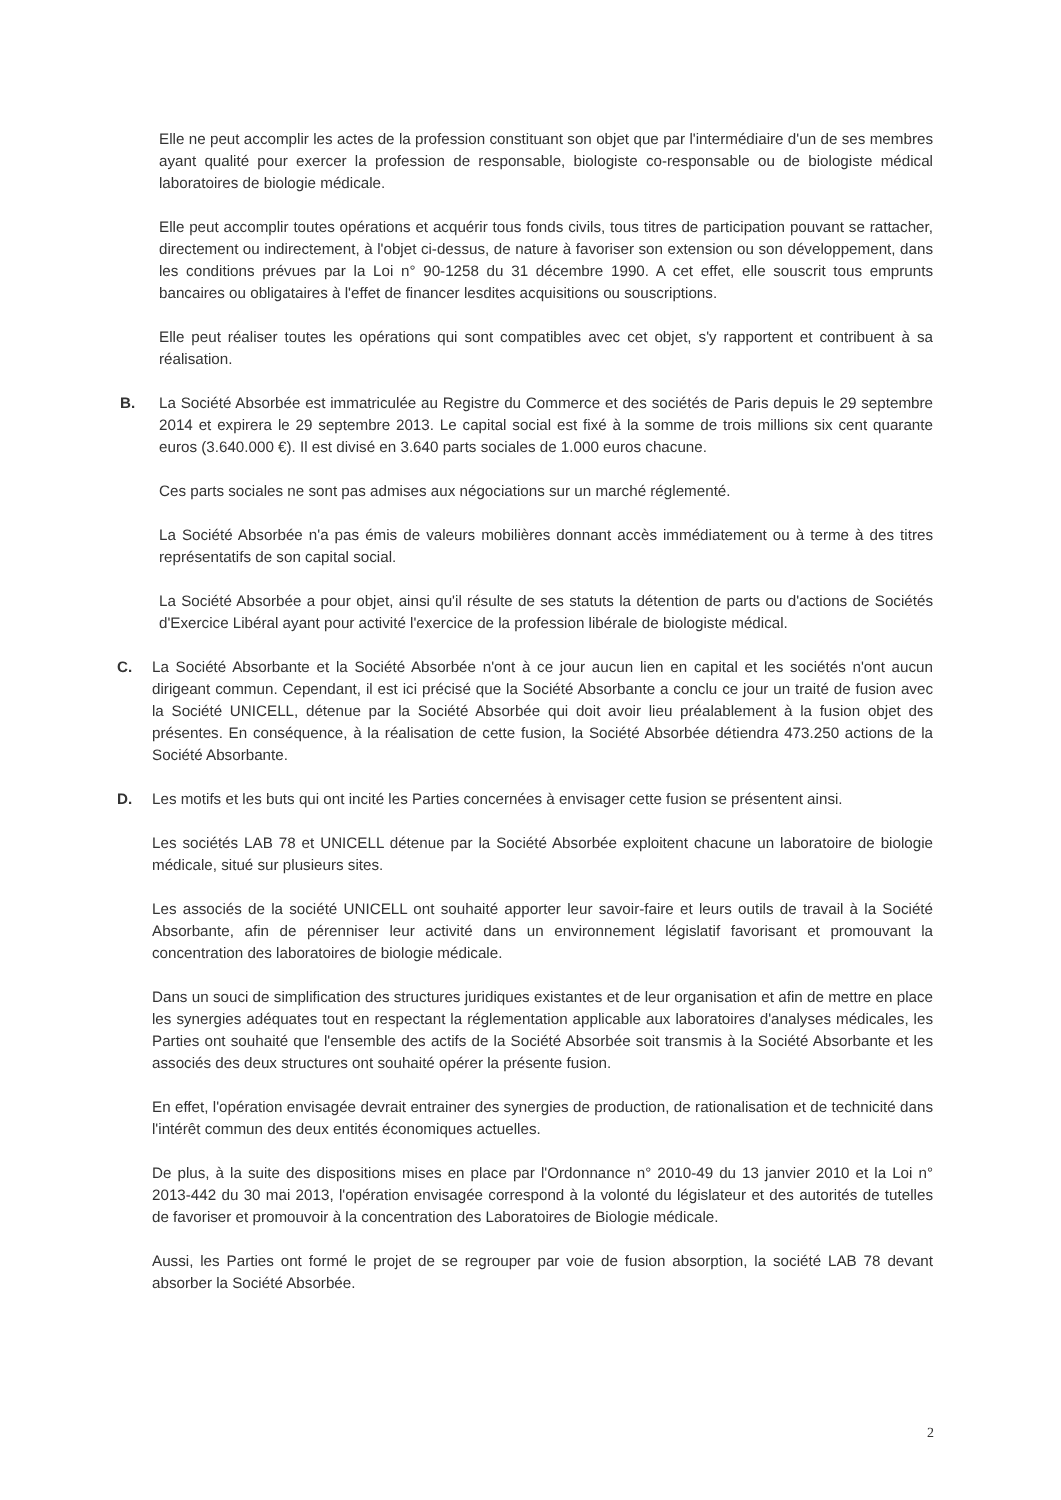Elle ne peut accomplir les actes de la profession constituant son objet que par l'intermédiaire d'un de ses membres ayant qualité pour exercer la profession de responsable, biologiste co-responsable ou de biologiste médical laboratoires de biologie médicale.
Elle peut accomplir toutes opérations et acquérir tous fonds civils, tous titres de participation pouvant se rattacher, directement ou indirectement, à l'objet ci-dessus, de nature à favoriser son extension ou son développement, dans les conditions prévues par la Loi n° 90-1258 du 31 décembre 1990. A cet effet, elle souscrit tous emprunts bancaires ou obligataires à l'effet de financer lesdites acquisitions ou souscriptions.
Elle peut réaliser toutes les opérations qui sont compatibles avec cet objet, s'y rapportent et contribuent à sa réalisation.
B. La Société Absorbée est immatriculée au Registre du Commerce et des sociétés de Paris depuis le 29 septembre 2014 et expirera le 29 septembre 2013. Le capital social est fixé à la somme de trois millions six cent quarante euros (3.640.000 €). Il est divisé en 3.640 parts sociales de 1.000 euros chacune.
Ces parts sociales ne sont pas admises aux négociations sur un marché réglementé.
La Société Absorbée n'a pas émis de valeurs mobilières donnant accès immédiatement ou à terme à des titres représentatifs de son capital social.
La Société Absorbée a pour objet, ainsi qu'il résulte de ses statuts la détention de parts ou d'actions de Sociétés d'Exercice Libéral ayant pour activité l'exercice de la profession libérale de biologiste médical.
C. La Société Absorbante et la Société Absorbée n'ont à ce jour aucun lien en capital et les sociétés n'ont aucun dirigeant commun. Cependant, il est ici précisé que la Société Absorbante a conclu ce jour un traité de fusion avec la Société UNICELL, détenue par la Société Absorbée qui doit avoir lieu préalablement à la fusion objet des présentes. En conséquence, à la réalisation de cette fusion, la Société Absorbée détiendra 473.250 actions de la Société Absorbante.
D. Les motifs et les buts qui ont incité les Parties concernées à envisager cette fusion se présentent ainsi.
Les sociétés LAB 78 et UNICELL détenue par la Société Absorbée exploitent chacune un laboratoire de biologie médicale, situé sur plusieurs sites.
Les associés de la société UNICELL ont souhaité apporter leur savoir-faire et leurs outils de travail à la Société Absorbante, afin de pérenniser leur activité dans un environnement législatif favorisant et promouvant la concentration des laboratoires de biologie médicale.
Dans un souci de simplification des structures juridiques existantes et de leur organisation et afin de mettre en place les synergies adéquates tout en respectant la réglementation applicable aux laboratoires d'analyses médicales, les Parties ont souhaité que l'ensemble des actifs de la Société Absorbée soit transmis à la Société Absorbante et les associés des deux structures ont souhaité opérer la présente fusion.
En effet, l'opération envisagée devrait entrainer des synergies de production, de rationalisation et de technicité dans l'intérêt commun des deux entités économiques actuelles.
De plus, à la suite des dispositions mises en place par l'Ordonnance n° 2010-49 du 13 janvier 2010 et la Loi n° 2013-442 du 30 mai 2013, l'opération envisagée correspond à la volonté du législateur et des autorités de tutelles de favoriser et promouvoir à la concentration des Laboratoires de Biologie médicale.
Aussi, les Parties ont formé le projet de se regrouper par voie de fusion absorption, la société LAB 78 devant absorber la Société Absorbée.
2